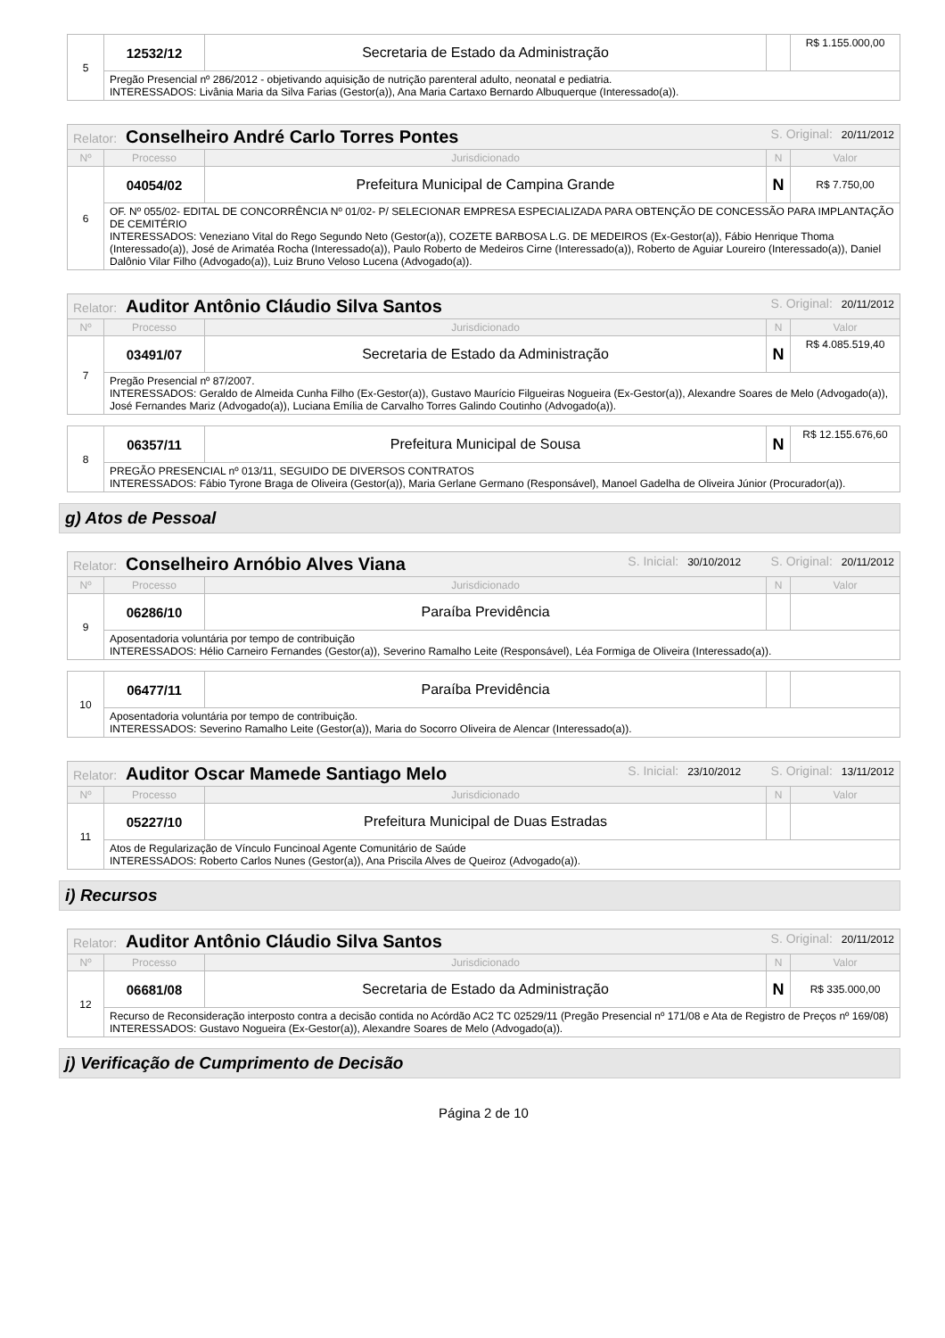| 5 | 12532/12 | Secretaria de Estado da Administração | | R$ 1.155.000,00 |
| | Pregão Presencial nº 286/2012 - objetivando aquisição de nutrição parenteral adulto, neonatal e pediatria. INTERESSADOS: Livânia Maria da Silva Farias (Gestor(a)), Ana Maria Cartaxo Bernardo Albuquerque (Interessado(a)). | | | |
| Relator: Conselheiro André Carlo Torres Pontes S. Original: 20/11/2012 | | | | |
| Nº | Processo | Jurisdicionado | N | Valor |
| 6 | 04054/02 | Prefeitura Municipal de Campina Grande | N | R$ 7.750,00 |
| | OF. Nº 055/02- EDITAL DE CONCORRÊNCIA Nº 01/02- P/ SELECIONAR EMPRESA ESPECIALIZADA PARA OBTENÇÃO DE CONCESSÃO PARA IMPLANTAÇÃO DE CEMITÉRIO INTERESSADOS: Veneziano Vital do Rego Segundo Neto (Gestor(a)), COZETE BARBOSA L.G. DE MEDEIROS (Ex-Gestor(a)), Fábio Henrique Thoma (Interessado(a)), José de Arimatéa Rocha (Interessado(a)), Paulo Roberto de Medeiros Cirne (Interessado(a)), Roberto de Aguiar Loureiro (Interessado(a)), Daniel Dalônio Vilar Filho (Advogado(a)), Luiz Bruno Veloso Lucena (Advogado(a)). | | | |
| Relator: Auditor Antônio Cláudio Silva Santos S. Original: 20/11/2012 | | | | |
| Nº | Processo | Jurisdicionado | N | Valor |
| 7 | 03491/07 | Secretaria de Estado da Administração | N | R$ 4.085.519,40 |
| | Pregão Presencial nº 87/2007. INTERESSADOS: Geraldo de Almeida Cunha Filho (Ex-Gestor(a)), Gustavo Maurício Filgueiras Nogueira (Ex-Gestor(a)), Alexandre Soares de Melo (Advogado(a)), José Fernandes Mariz (Advogado(a)), Luciana Emília de Carvalho Torres Galindo Coutinho (Advogado(a)). | | | |
| 8 | 06357/11 | Prefeitura Municipal de Sousa | N | R$ 12.155.676,60 |
| | PREGÃO PRESENCIAL nº 013/11, SEGUIDO DE DIVERSOS CONTRATOS INTERESSADOS: Fábio Tyrone Braga de Oliveira (Gestor(a)), Maria Gerlane Germano (Responsável), Manoel Gadelha de Oliveira Júnior (Procurador(a)). | | | |
g) Atos de Pessoal
| Relator: Conselheiro Arnóbio Alves Viana S. Inicial: 30/10/2012 S. Original: 20/11/2012 | | | | |
| Nº | Processo | Jurisdicionado | N | Valor |
| 9 | 06286/10 | Paraíba Previdência | | |
| | Aposentadoria voluntária por tempo de contribuição INTERESSADOS: Hélio Carneiro Fernandes (Gestor(a)), Severino Ramalho Leite (Responsável), Léa Formiga de Oliveira (Interessado(a)). | | | |
| 10 | 06477/11 | Paraíba Previdência | | |
| | Aposentadoria voluntária por tempo de contribuição. INTERESSADOS: Severino Ramalho Leite (Gestor(a)), Maria do Socorro Oliveira de Alencar (Interessado(a)). | | | |
| Relator: Auditor Oscar Mamede Santiago Melo S. Inicial: 23/10/2012 S. Original: 13/11/2012 | | | | |
| Nº | Processo | Jurisdicionado | N | Valor |
| 11 | 05227/10 | Prefeitura Municipal de Duas Estradas | | |
| | Atos de Regularização de Vínculo Funcinoal Agente Comunitário de Saúde INTERESSADOS: Roberto Carlos Nunes (Gestor(a)), Ana Priscila Alves de Queiroz (Advogado(a)). | | | |
i) Recursos
| Relator: Auditor Antônio Cláudio Silva Santos S. Original: 20/11/2012 | | | | |
| Nº | Processo | Jurisdicionado | N | Valor |
| 12 | 06681/08 | Secretaria de Estado da Administração | N | R$ 335.000,00 |
| | Recurso de Reconsideração interposto contra a decisão contida no Acórdão AC2 TC 02529/11 (Pregão Presencial nº 171/08 e Ata de Registro de Preços nº 169/08) INTERESSADOS: Gustavo Nogueira (Ex-Gestor(a)), Alexandre Soares de Melo (Advogado(a)). | | | |
j) Verificação de Cumprimento de Decisão
Página 2 de 10